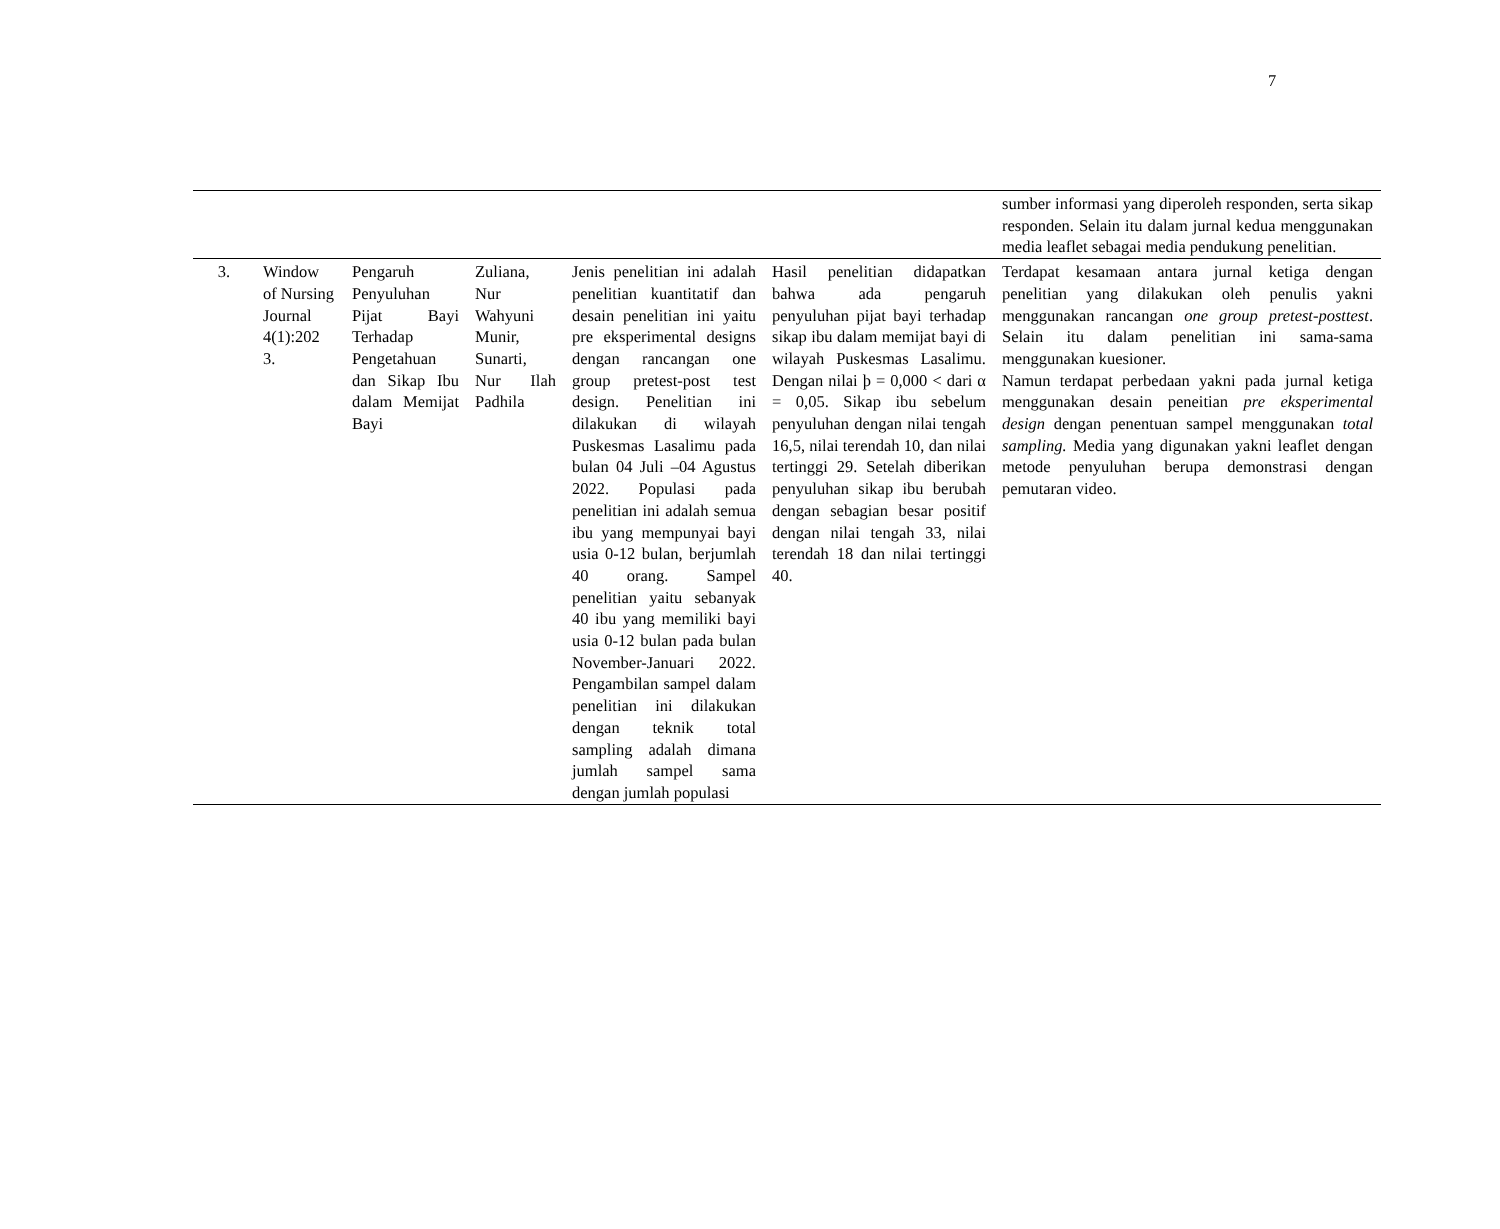7
| | | | | | | sumber informasi yang diperoleh responden, serta sikap responden. Selain itu dalam jurnal kedua menggunakan media leaflet sebagai media pendukung penelitian. |
| 3. | Window of Nursing Journal 4(1):202 3. | Pengaruh Penyuluhan Pijat Bayi Terhadap Pengetahuan dan Sikap Ibu dalam Memijat Bayi | Zuliana, Nur Wahyuni Munir, Sunarti, Nur Ilah Padhila | Jenis penelitian ini adalah penelitian kuantitatif dan desain penelitian ini yaitu pre eksperimental designs dengan rancangan one group pretest-post test design. Penelitian ini dilakukan di wilayah Puskesmas Lasalimu pada bulan 04 Juli –04 Agustus 2022. Populasi pada penelitian ini adalah semua ibu yang mempunyai bayi usia 0-12 bulan, berjumlah 40 orang. Sampel penelitian yaitu sebanyak 40 ibu yang memiliki bayi usia 0-12 bulan pada bulan November-Januari 2022. Pengambilan sampel dalam penelitian ini dilakukan dengan teknik total sampling adalah dimana jumlah sampel sama dengan jumlah populasi | Hasil penelitian didapatkan bahwa ada pengaruh penyuluhan pijat bayi terhadap sikap ibu dalam memijat bayi di wilayah Puskesmas Lasalimu. Dengan nilai þ = 0,000 < dari α = 0,05. Sikap ibu sebelum penyuluhan dengan nilai tengah 16,5, nilai terendah 10, dan nilai tertinggi 29. Setelah diberikan penyuluhan sikap ibu berubah dengan sebagian besar positif dengan nilai tengah 33, nilai terendah 18 dan nilai tertinggi 40. | Terdapat kesamaan antara jurnal ketiga dengan penelitian yang dilakukan oleh penulis yakni menggunakan rancangan one group pretest-posttest . Selain itu dalam penelitian ini sama-sama menggunakan kuesioner. Namun terdapat perbedaan yakni pada jurnal ketiga menggunakan desain peneitian pre eksperimental design dengan penentuan sampel menggunakan total sampling. Media yang digunakan yakni leaflet dengan metode penyuluhan berupa demonstrasi dengan pemutaran video. |